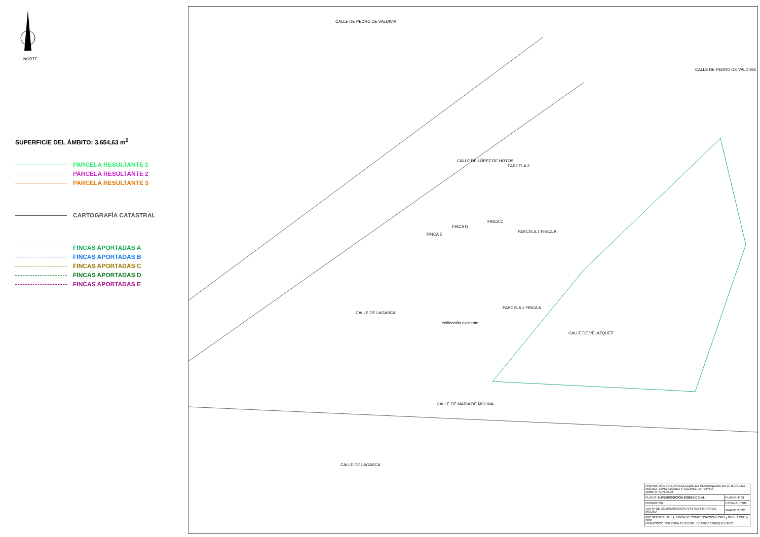NORTE
SUPERFICIE DEL ÁMBITO: 3.654,63 m<sup>2</sup>
PARCELA RESULTANTE 1
PARCELA RESULTANTE 2
PARCELA RESULTANTE 3
CARTOGRAFÍA CATASTRAL
FINCAS APORTADAS A
FINCAS APORTADAS B
FINCAS APORTADAS C
FINCAS APORTADAS D
FINCAS APORTADAS E
CALLE DE PEDRO DE VALDIVIA
CALLE DE PEDRO DE VALDIVIA
CALLE DE LÓPEZ DE HOYOS
PARCELA 3
FINCA C
PARCELA 2 FINCA B
FINCA D
FINCA E
PARCELA 1 FINCA A
edificación existente
CALLE DE MARÍA DE MOLINA
CALLE DE LAGASCA
CALLE DE VELÁZQUEZ
CALLE DE LAGASCA
| PROYECTO DE REPARCELACIÓN DE SUBMANZANA EN C/ MARÍA DE MOLINA, C/VELÁZQUEZ Y C/LÓPEZ DE HOYOS ÁMBITO: APR.05.04 | |
| PLANO: SUPERPOSICIÓN SOBRE C.D.M. | PLANO Nº 05 |
| PROMOTOR: | ESCALA: 1/400 |
| JUNTA DE COMPENSACIÓN APR 05.04 MARÍA DE MOLINA | MARZO 2.022 |
| PRESIDENTE DE LA JUNTA DE COMPENSACIÓN LOPD y GDD LOPD y GDD FRANCISCO TORROBA TEJEDOR BEATRIZ ENRÍQUEZ ARO | |